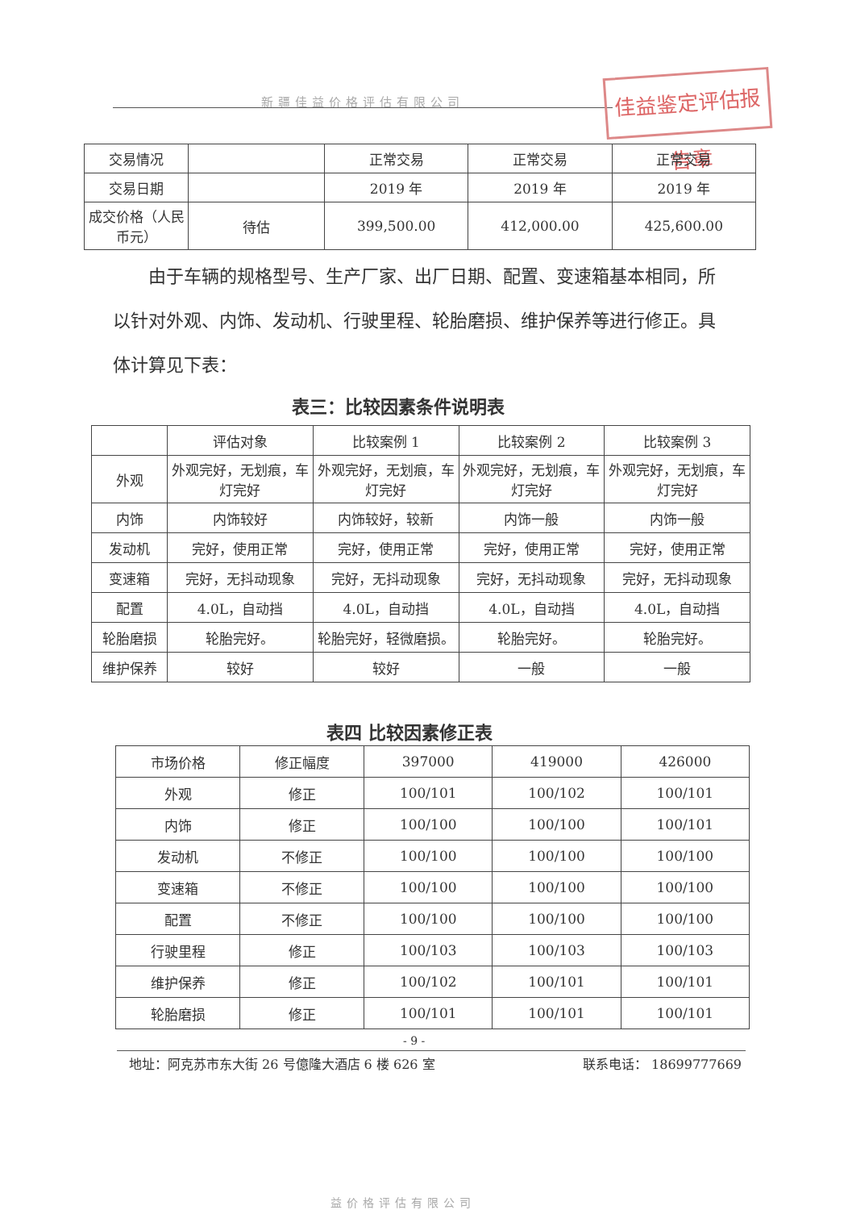新疆佳益价格评估有限公司
佳益鉴定评估报告章
| 交易情况 | | 正常交易 | 正常交易 | 正常交易 |
| 交易日期 | | 2019 年 | 2019 年 | 2019 年 |
| 成交价格（人民币元） | 待估 | 399,500.00 | 412,000.00 | 425,600.00 |
由于车辆的规格型号、生产厂家、出厂日期、配置、变速箱基本相同，所以针对外观、内饰、发动机、行驶里程、轮胎磨损、维护保养等进行修正。具体计算见下表：
表三：比较因素条件说明表
| | 评估对象 | 比较案例 1 | 比较案例 2 | 比较案例 3 |
| 外观 | 外观完好，无划痕，车灯完好 | 外观完好，无划痕，车灯完好 | 外观完好，无划痕，车灯完好 | 外观完好，无划痕，车灯完好 |
| 内饰 | 内饰较好 | 内饰较好，较新 | 内饰一般 | 内饰一般 |
| 发动机 | 完好，使用正常 | 完好，使用正常 | 完好，使用正常 | 完好，使用正常 |
| 变速箱 | 完好，无抖动现象 | 完好，无抖动现象 | 完好，无抖动现象 | 完好，无抖动现象 |
| 配置 | 4.0L，自动挡 | 4.0L，自动挡 | 4.0L，自动挡 | 4.0L，自动挡 |
| 轮胎磨损 | 轮胎完好。 | 轮胎完好，轻微磨损。 | 轮胎完好。 | 轮胎完好。 |
| 维护保养 | 较好 | 较好 | 一般 | 一般 |
表四 比较因素修正表
| 市场价格 | 修正幅度 | 397000 | 419000 | 426000 |
| 外观 | 修正 | 100/101 | 100/102 | 100/101 |
| 内饰 | 修正 | 100/100 | 100/100 | 100/101 |
| 发动机 | 不修正 | 100/100 | 100/100 | 100/100 |
| 变速箱 | 不修正 | 100/100 | 100/100 | 100/100 |
| 配置 | 不修正 | 100/100 | 100/100 | 100/100 |
| 行驶里程 | 修正 | 100/103 | 100/103 | 100/103 |
| 维护保养 | 修正 | 100/102 | 100/101 | 100/101 |
| 轮胎磨损 | 修正 | 100/101 | 100/101 | 100/101 |
- 9 -
地址：阿克苏市东大街 26 号億隆大酒店 6 楼 626 室 联系电话： 18699777669
益价格评估有限公司